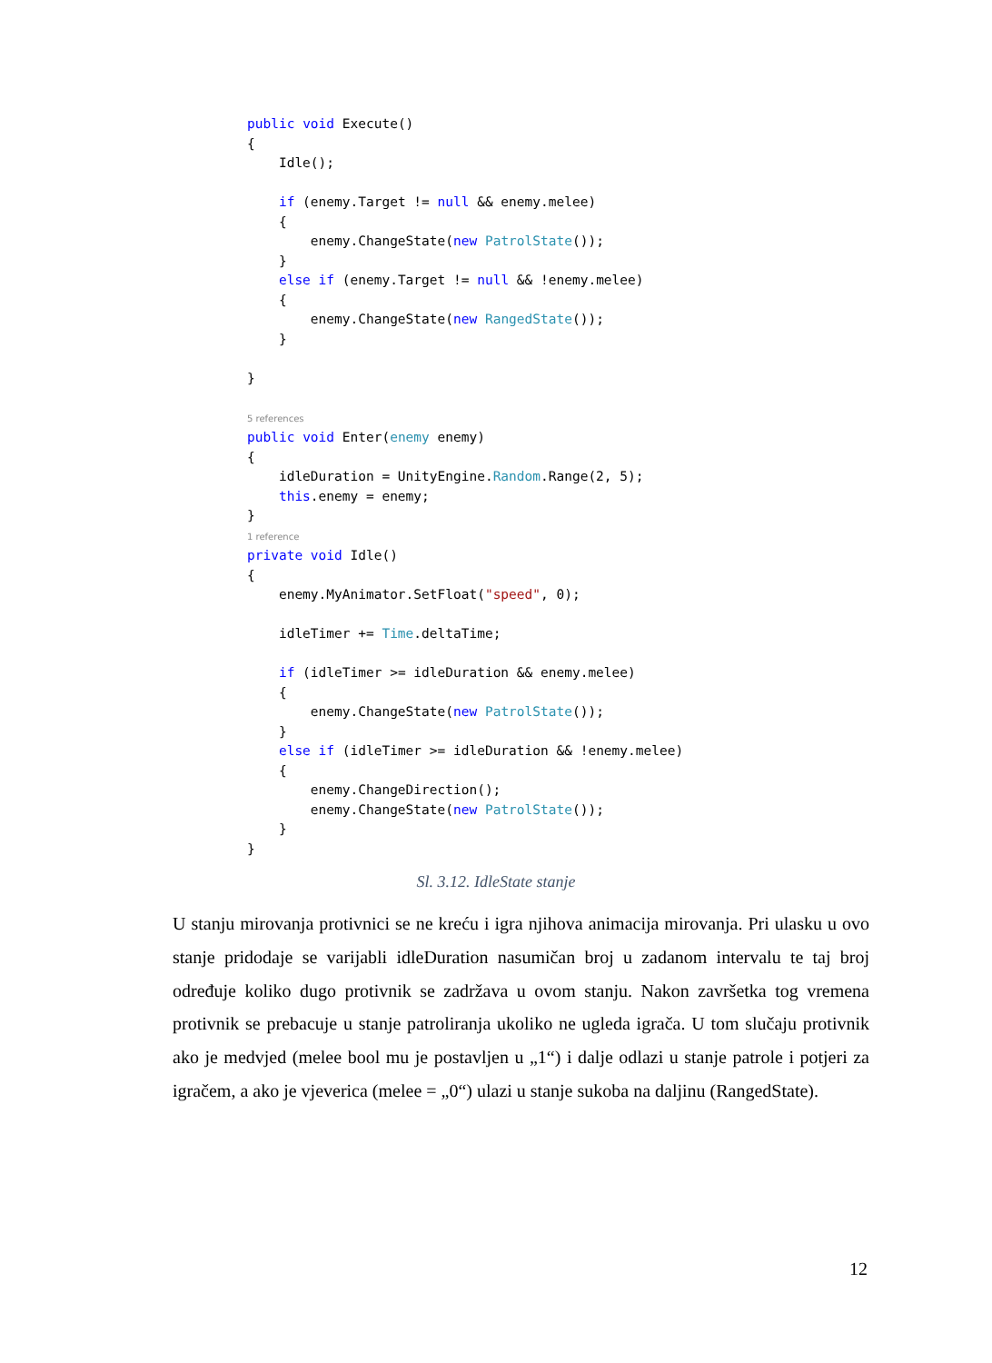public void Execute()
{
    Idle();

    if (enemy.Target != null && enemy.melee)
    {
        enemy.ChangeState(new PatrolState());
    }
    else if (enemy.Target != null && !enemy.melee)
    {
        enemy.ChangeState(new RangedState());
    }

}

5 references
public void Enter(enemy enemy)
{
    idleDuration = UnityEngine.Random.Range(2, 5);
    this.enemy = enemy;
}
1 reference
private void Idle()
{
    enemy.MyAnimator.SetFloat("speed", 0);

    idleTimer += Time.deltaTime;

    if (idleTimer >= idleDuration && enemy.melee)
    {
        enemy.ChangeState(new PatrolState());
    }
    else if (idleTimer >= idleDuration && !enemy.melee)
    {
        enemy.ChangeDirection();
        enemy.ChangeState(new PatrolState());
    }
}
Sl. 3.12. IdleState stanje
U stanju mirovanja protivnici se ne kreću i igra njihova animacija mirovanja. Pri ulasku u ovo stanje pridodaje se varijabli idleDuration nasumičan broj u zadanom intervalu te taj broj određuje koliko dugo protivnik se zadržava u ovom stanju. Nakon završetka tog vremena protivnik se prebacuje u stanje patroliranja ukoliko ne ugleda igrača. U tom slučaju protivnik ako je medvjed (melee bool mu je postavljen u „1“) i dalje odlazi u stanje patrole i potjeri za igračem, a ako je vjeverica (melee = „0“) ulazi u stanje sukoba na daljinu (RangedState).
12